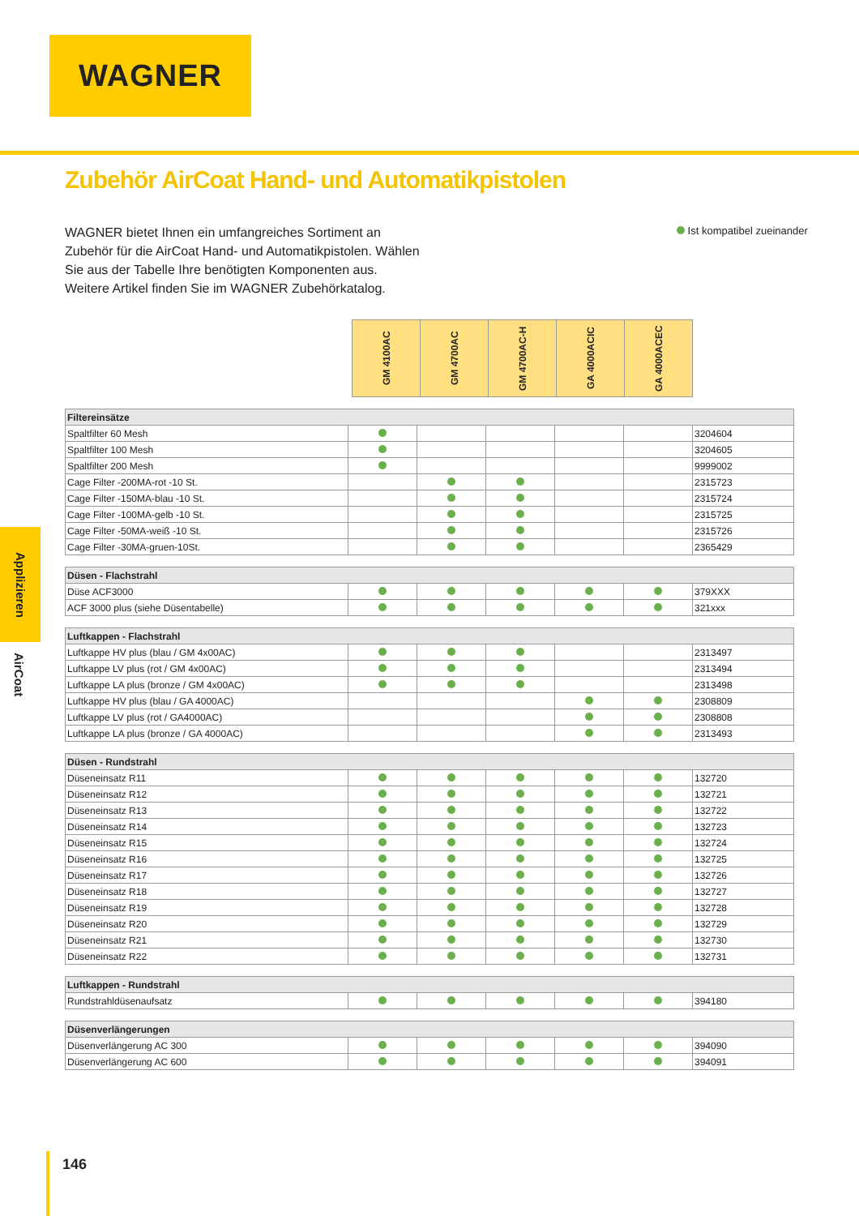WAGNER
Zubehör AirCoat Hand- und Automatikpistolen
WAGNER bietet Ihnen ein umfangreiches Sortiment an Zubehör für die AirCoat Hand- und Automatikpistolen. Wählen Sie aus der Tabelle Ihre benötigten Komponenten aus. Weitere Artikel finden Sie im WAGNER Zubehörkatalog.
Ist kompatibel zueinander
Applizieren
AirCoat
GM 4100AC
GM 4700AC
GM 4700AC-H
GA 4000ACIC
GA 4000ACEC
| Filtereinsätze | | | | | | |
| --- | --- | --- | --- | --- | --- | --- |
| Spaltfilter 60 Mesh | | | | | | 3204604 |
| Spaltfilter 100 Mesh | | | | | | 3204605 |
| Spaltfilter 200 Mesh | | | | | | 9999002 |
| Cage Filter -200MA-rot -10 St. | | | | | | 2315723 |
| Cage Filter -150MA-blau -10 St. | | | | | | 2315724 |
| Cage Filter -100MA-gelb -10 St. | | | | | | 2315725 |
| Cage Filter -50MA-weiß -10 St. | | | | | | 2315726 |
| Cage Filter -30MA-gruen-10St. | | | | | | 2365429 |
| Düsen - Flachstrahl | | | | | | |
| --- | --- | --- | --- | --- | --- | --- |
| Düse ACF3000 | | | | | | 379XXX |
| ACF 3000 plus (siehe Düsentabelle) | | | | | | 321xxx |
| Luftkappen - Flachstrahl | | | | | | |
| --- | --- | --- | --- | --- | --- | --- |
| Luftkappe HV plus (blau / GM 4x00AC) | | | | | | 2313497 |
| Luftkappe LV plus (rot / GM 4x00AC) | | | | | | 2313494 |
| Luftkappe LA plus (bronze / GM 4x00AC) | | | | | | 2313498 |
| Luftkappe HV plus (blau / GA 4000AC) | | | | | | 2308809 |
| Luftkappe LV plus (rot / GA4000AC) | | | | | | 2308808 |
| Luftkappe LA plus (bronze / GA 4000AC) | | | | | | 2313493 |
| Düsen - Rundstrahl | | | | | | |
| --- | --- | --- | --- | --- | --- | --- |
| Düseneinsatz R11 | | | | | | 132720 |
| Düseneinsatz R12 | | | | | | 132721 |
| Düseneinsatz R13 | | | | | | 132722 |
| Düseneinsatz R14 | | | | | | 132723 |
| Düseneinsatz R15 | | | | | | 132724 |
| Düseneinsatz R16 | | | | | | 132725 |
| Düseneinsatz R17 | | | | | | 132726 |
| Düseneinsatz R18 | | | | | | 132727 |
| Düseneinsatz R19 | | | | | | 132728 |
| Düseneinsatz R20 | | | | | | 132729 |
| Düseneinsatz R21 | | | | | | 132730 |
| Düseneinsatz R22 | | | | | | 132731 |
| Luftkappen - Rundstrahl | | | | | | |
| --- | --- | --- | --- | --- | --- | --- |
| Rundstrahldüsenaufsatz | | | | | | 394180 |
| Düsenverlängerungen | | | | | | |
| --- | --- | --- | --- | --- | --- | --- |
| Düsenverlängerung AC 300 | | | | | | 394090 |
| Düsenverlängerung AC 600 | | | | | | 394091 |
146